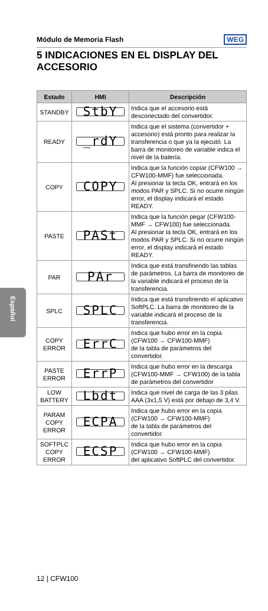Módulo de Memoria Flash WEG
5 INDICACIONES EN EL DISPLAY DEL ACCESORIO
Español
| Estado | HMI | Descripción |
| --- | --- | --- |
| STANDBY | StbY | Indica que el accesorio está desconectado del convertidor. |
| READY | _rdY | Indica que el sistema (convertidor + accesorio) está pronto para realizar la transferencia o que ya la ejecutó. La barra de monitoreo de variable indica el nivel de la batería. |
| COPY | COPY | Indica que la función copiar (CFW100 → CFW100-MMF) fue seleccionada. Al presionar la tecla OK, entrará en los modos PAR y SPLC. Si no ocurre ningún error, el display indicará el estado READY. |
| PASTE | PASt | Indica que la función pegar (CFW100-MMF → CFW100) fue seleccionada. Al presionar la tecla OK, entrará en los modos PAR y SPLC. Si no ocurre ningún error, el display indicará el estado READY. |
| PAR | PAr | Indica que está transfiriendo las tablas de parámetros. La barra de monitoreo de la variable indicará el proceso de la transferencia. |
| SPLC | SPLC | Indica que está transfiriendo el aplicativo SoftPLC. La barra de monitoreo de la variable indicará el proceso de la transferencia. |
| COPY ERROR | ErrC | Indica que hubo error en la copia (CFW100 → CFW100-MMF) de la tabla de parámetros del convertidor. |
| PASTE ERROR | ErrP | Indica que hubo error en la descarga (CFW100-MMF → CFW100) de la tabla de parámetros del convertidor |
| LOW BATTERY | Lbdt | Indica que nivel de carga de las 3 pilas AAA (3x1,5 V) está por debajo de 3,4 V. |
| PARAM COPY ERROR | ECPA | Indica que hubo error en la copia (CFW100 → CFW100-MMF) de la tabla de parámetros del convertidor. |
| SOFTPLC COPY ERROR | ECSP | Indica que hubo error en la copia (CFW100 → CFW100-MMF) del aplicativo SoftPLC del convertidor. |
12 | CFW100